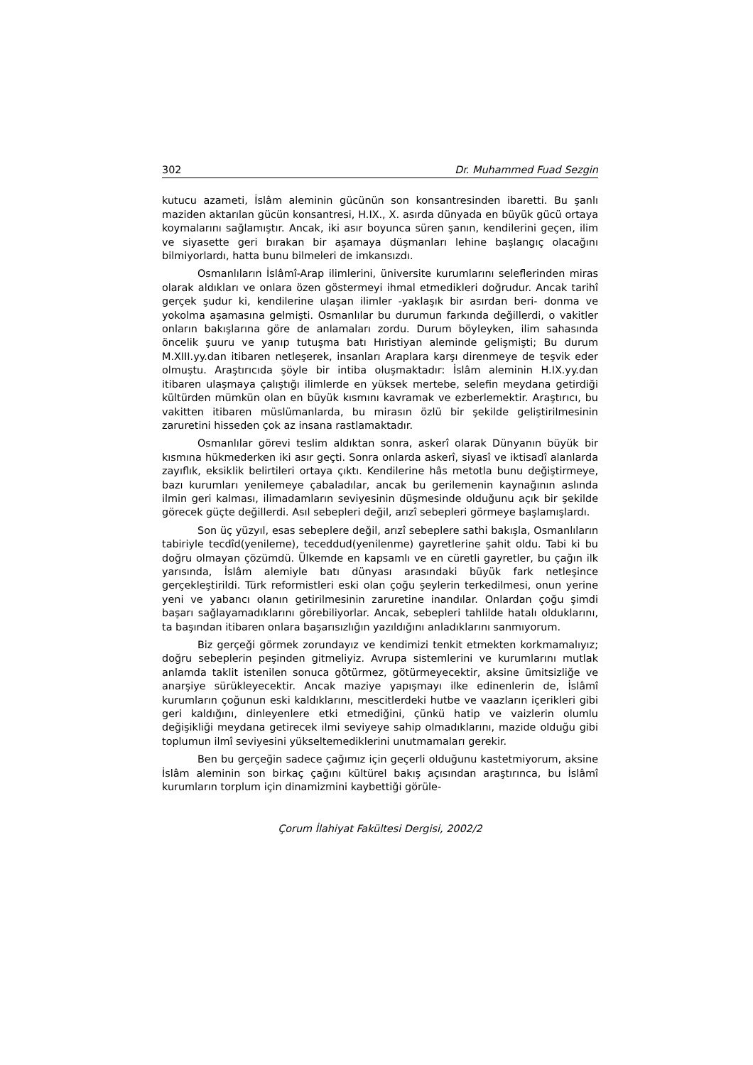302 Dr. Muhammed Fuad Sezgin
kutucu azameti, İslâm aleminin gücünün son konsantresinden ibaretti. Bu şanlı maziden aktarılan gücün konsantresi, H.IX., X. asırda dünyada en büyük gücü ortaya koymalarını sağlamıştır. Ancak, iki asır boyunca süren şanın, kendilerini geçen, ilim ve siyasette geri bırakan bir aşamaya düşmanları lehine başlangıç olacağını bilmiyorlardı, hatta bunu bilmeleri de imkansızdı.
Osmanlıların İslâmî-Arap ilimlerini, üniversite kurumlarını seleflerinden miras olarak aldıkları ve onlara özen göstermeyi ihmal etmedikleri doğrudur. Ancak tarihî gerçek şudur ki, kendilerine ulaşan ilimler -yaklaşık bir asırdan beri- donma ve yokolma aşamasına gelmişti. Osmanlılar bu durumun farkında değillerdi, o vakitler onların bakışlarına göre de anlamaları zordu. Durum böyleyken, ilim sahasında öncelik şuuru ve yanıp tutuşma batı Hıristiyan aleminde gelişmişti; Bu durum M.XIII.yy.dan itibaren netleşerek, insanları Araplara karşı direnmeye de teşvik eder olmuştu. Araştırıcıda şöyle bir intiba oluşmaktadır: İslâm aleminin H.IX.yy.dan itibaren ulaşmaya çalıştığı ilimlerde en yüksek mertebe, selefin meydana getirdiği kültürden mümkün olan en büyük kısmını kavramak ve ezberlemektir. Araştırıcı, bu vakitten itibaren müslümanlarda, bu mirasın özlü bir şekilde geliştirilmesinin zaruretini hisseden çok az insana rastlamaktadır.
Osmanlılar görevi teslim aldıktan sonra, askerî olarak Dünyanın büyük bir kısmına hükmederken iki asır geçti. Sonra onlarda askerî, siyasî ve iktisadî alanlarda zayıflık, eksiklik belirtileri ortaya çıktı. Kendilerine hâs metotla bunu değiştirmeye, bazı kurumları yenilemeye çabaladılar, ancak bu gerilemenin kaynağının aslında ilmin geri kalması, ilimadamların seviyesinin düşmesinde olduğunu açık bir şekilde görecek güçte değillerdi. Asıl sebepleri değil, arızî sebepleri görmeye başlamışlardı.
Son üç yüzyıl, esas sebeplere değil, arızî sebeplere sathi bakışla, Osmanlıların tabiriyle tecdîd(yenileme), teceddud(yenilenme) gayretlerine şahit oldu. Tabi ki bu doğru olmayan çözümdü. Ülkemde en kapsamlı ve en cüretli gayretler, bu çağın ilk yarısında, İslâm alemiyle batı dünyası arasındaki büyük fark netleşince gerçekleştirildi. Türk reformistleri eski olan çoğu şeylerin terkedilmesi, onun yerine yeni ve yabancı olanın getirilmesinin zaruretine inandılar. Onlardan çoğu şimdi başarı sağlayamadıklarını görebiliyorlar. Ancak, sebepleri tahlilde hatalı olduklarını, ta başından itibaren onlara başarısızlığın yazıldığını anladıklarını sanmıyorum.
Biz gerçeği görmek zorundayız ve kendimizi tenkit etmekten korkmamalıyız; doğru sebeplerin peşinden gitmeliyiz. Avrupa sistemlerini ve kurumlarını mutlak anlamda taklit istenilen sonuca götürmez, götürmeyecektir, aksine ümitsizliğe ve anarşiye sürükleyecektir. Ancak maziye yapışmayı ilke edinenlerin de, İslâmî kurumların çoğunun eski kaldıklarını, mescitlerdeki hutbe ve vaazların içerikleri gibi geri kaldığını, dinleyenlere etki etmediğini, çünkü hatip ve vaizlerin olumlu değişikliği meydana getirecek ilmi seviyeye sahip olmadıklarını, mazide olduğu gibi toplumun ilmî seviyesini yükseltemediklerini unutmamaları gerekir.
Ben bu gerçeğin sadece çağımız için geçerli olduğunu kastetmiyorum, aksine İslâm aleminin son birkaç çağını kültürel bakış açısından araştırınca, bu İslâmî kurumların torplum için dinamizmini kaybettiği görüle-
Çorum İlahiyat Fakültesi Dergisi, 2002/2